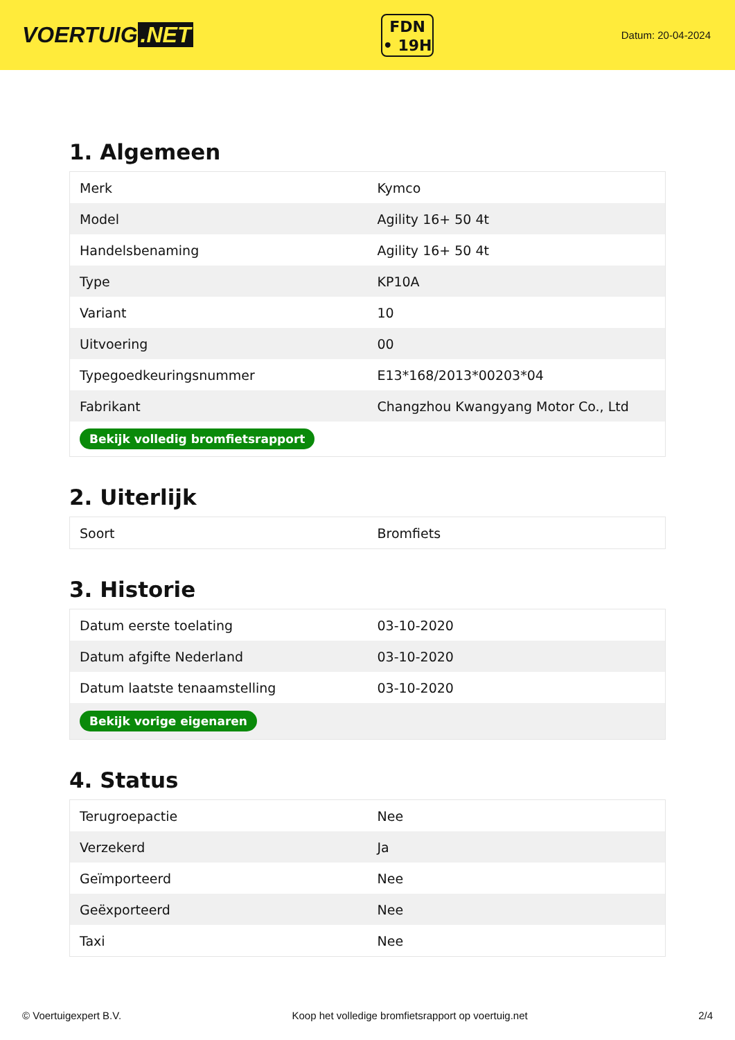VOERTUIG.NET
FDN
• 19H
Datum: 20-04-2024
1. Algemeen
| Merk | Kymco |
| Model | Agility 16+ 50 4t |
| Handelsbenaming | Agility 16+ 50 4t |
| Type | KP10A |
| Variant | 10 |
| Uitvoering | 00 |
| Typegoedkeuringsnummer | E13*168/2013*00203*04 |
| Fabrikant | Changzhou Kwangyang Motor Co., Ltd |
| Bekijk volledig bromfietsrapport | |
2. Uiterlijk
| Soort | Bromfiets |
3. Historie
| Datum eerste toelating | 03-10-2020 |
| Datum afgifte Nederland | 03-10-2020 |
| Datum laatste tenaamstelling | 03-10-2020 |
| Bekijk vorige eigenaren | |
4. Status
| Terugroepactie | Nee |
| Verzekerd | Ja |
| Geïmporteerd | Nee |
| Geëxporteerd | Nee |
| Taxi | Nee |
© Voertuigexpert B.V. Koop het volledige bromfietsrapport op voertuig.net 2/4